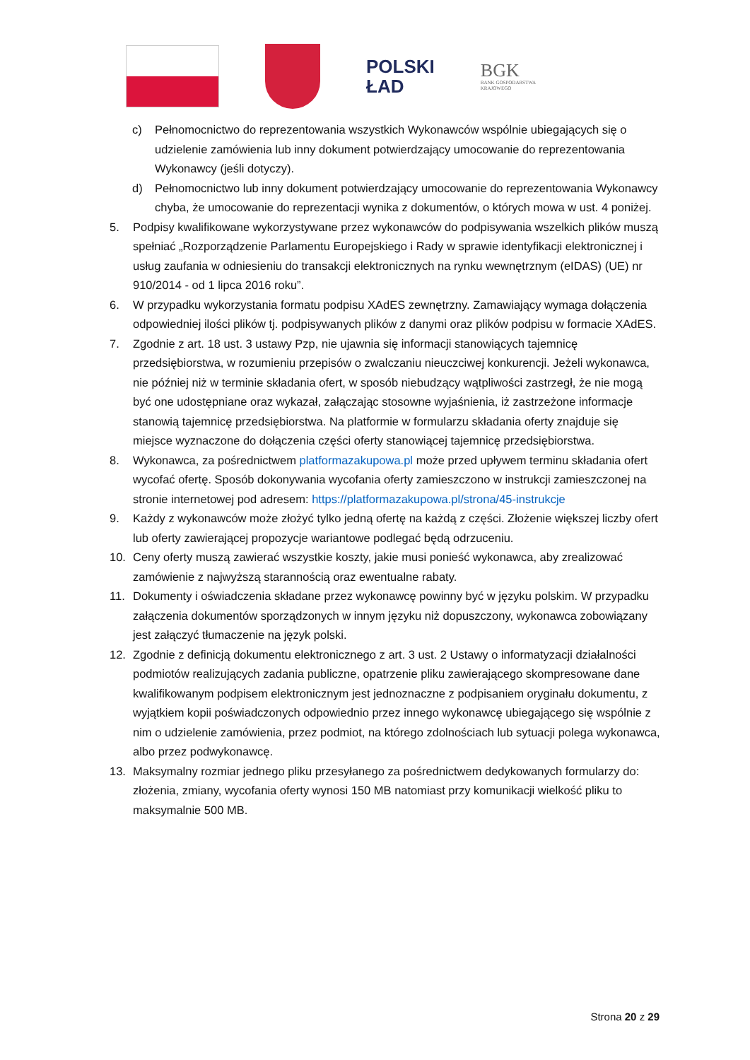POLSKI
ŁAD
BGK
BANK GOSPODARSTWA
KRAJOWEGO
c) Pełnomocnictwo do reprezentowania wszystkich Wykonawców wspólnie ubiegających się o udzielenie zamówienia lub inny dokument potwierdzający umocowanie do reprezentowania Wykonawcy (jeśli dotyczy).
d) Pełnomocnictwo lub inny dokument potwierdzający umocowanie do reprezentowania Wykonawcy chyba, że umocowanie do reprezentacji wynika z dokumentów, o których mowa w ust. 4 poniżej.
5. Podpisy kwalifikowane wykorzystywane przez wykonawców do podpisywania wszelkich plików muszą spełniać „Rozporządzenie Parlamentu Europejskiego i Rady w sprawie identyfikacji elektronicznej i usług zaufania w odniesieniu do transakcji elektronicznych na rynku wewnętrznym (eIDAS) (UE) nr 910/2014 - od 1 lipca 2016 roku”.
6. W przypadku wykorzystania formatu podpisu XAdES zewnętrzny. Zamawiający wymaga dołączenia odpowiedniej ilości plików tj. podpisywanych plików z danymi oraz plików podpisu w formacie XAdES.
7. Zgodnie z art. 18 ust. 3 ustawy Pzp, nie ujawnia się informacji stanowiących tajemnicę przedsiębiorstwa, w rozumieniu przepisów o zwalczaniu nieuczciwej konkurencji. Jeżeli wykonawca, nie później niż w terminie składania ofert, w sposób niebudzący wątpliwości zastrzegł, że nie mogą być one udostępniane oraz wykazał, załączając stosowne wyjaśnienia, iż zastrzeżone informacje stanowią tajemnicę przedsiębiorstwa. Na platformie w formularzu składania oferty znajduje się miejsce wyznaczone do dołączenia części oferty stanowiącej tajemnicę przedsiębiorstwa.
8. Wykonawca, za pośrednictwem platformazakupowa.pl może przed upływem terminu składania ofert wycofać ofertę. Sposób dokonywania wycofania oferty zamieszczono w instrukcji zamieszczonej na stronie internetowej pod adresem: https://platformazakupowa.pl/strona/45-instrukcje
9. Każdy z wykonawców może złożyć tylko jedną ofertę na każdą z części. Złożenie większej liczby ofert lub oferty zawierającej propozycje wariantowe podlegać będą odrzuceniu.
10. Ceny oferty muszą zawierać wszystkie koszty, jakie musi ponieść wykonawca, aby zrealizować zamówienie z najwyższą starannością oraz ewentualne rabaty.
11. Dokumenty i oświadczenia składane przez wykonawcę powinny być w języku polskim. W przypadku załączenia dokumentów sporządzonych w innym języku niż dopuszczony, wykonawca zobowiązany jest załączyć tłumaczenie na język polski.
12. Zgodnie z definicją dokumentu elektronicznego z art. 3 ust. 2 Ustawy o informatyzacji działalności podmiotów realizujących zadania publiczne, opatrzenie pliku zawierającego skompresowane dane kwalifikowanym podpisem elektronicznym jest jednoznaczne z podpisaniem oryginału dokumentu, z wyjątkiem kopii poświadczonych odpowiednio przez innego wykonawcę ubiegającego się wspólnie z nim o udzielenie zamówienia, przez podmiot, na którego zdolnościach lub sytuacji polega wykonawca, albo przez podwykonawcę.
13. Maksymalny rozmiar jednego pliku przesyłanego za pośrednictwem dedykowanych formularzy do: złożenia, zmiany, wycofania oferty wynosi 150 MB natomiast przy komunikacji wielkość pliku to maksymalnie 500 MB.
Strona 20 z 29